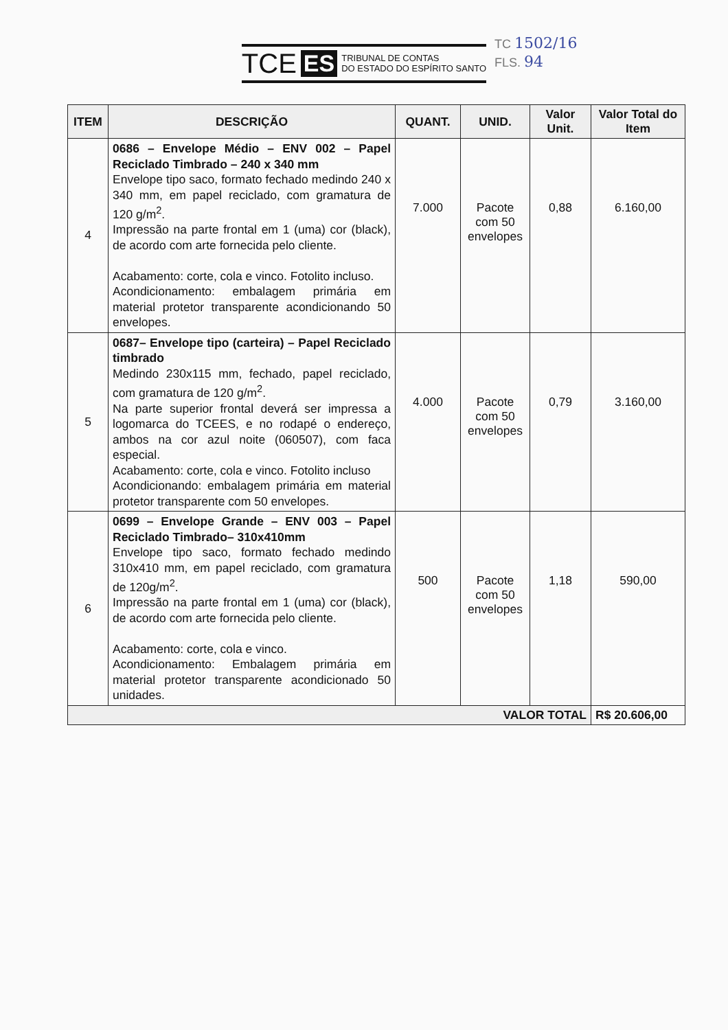TCE ES TRIBUNAL DE CONTAS
DO ESTADO DO ESPÍRITO SANTO
TC 1502/16
FLS. 94
| ITEM | DESCRIÇÃO | QUANT. | UNID. | Valor Unit. | Valor Total do Item |
| --- | --- | --- | --- | --- | --- |
| 4 | 0686 – Envelope Médio – ENV 002 – Papel Reciclado Timbrado – 240 x 340 mm Envelope tipo saco, formato fechado medindo 240 x 340 mm, em papel reciclado, com gramatura de 120 g/m<sup>2</sup>. Impressão na parte frontal em 1 (uma) cor (black), de acordo com arte fornecida pelo cliente. Acabamento: corte, cola e vinco. Fotolito incluso. Acondicionamento: embalagem primária em material protetor transparente acondicionando 50 envelopes. | 7.000 | Pacote com 50 envelopes | 0,88 | 6.160,00 |
| 5 | 0687– Envelope tipo (carteira) – Papel Reciclado timbrado Medindo 230x115 mm, fechado, papel reciclado, com gramatura de 120 g/m<sup>2</sup>. Na parte superior frontal deverá ser impressa a logomarca do TCEES, e no rodapé o endereço, ambos na cor azul noite (060507), com faca especial. Acabamento: corte, cola e vinco. Fotolito incluso Acondicionando: embalagem primária em material protetor transparente com 50 envelopes. | 4.000 | Pacote com 50 envelopes | 0,79 | 3.160,00 |
| 6 | 0699 – Envelope Grande – ENV 003 – Papel Reciclado Timbrado– 310x410mm Envelope tipo saco, formato fechado medindo 310x410 mm, em papel reciclado, com gramatura de 120g/m<sup>2</sup>. Impressão na parte frontal em 1 (uma) cor (black), de acordo com arte fornecida pelo cliente. Acabamento: corte, cola e vinco. Acondicionamento: Embalagem primária em material protetor transparente acondicionado 50 unidades. | 500 | Pacote com 50 envelopes | 1,18 | 590,00 |
| VALOR TOTAL | | | | | R$ 20.606,00 |